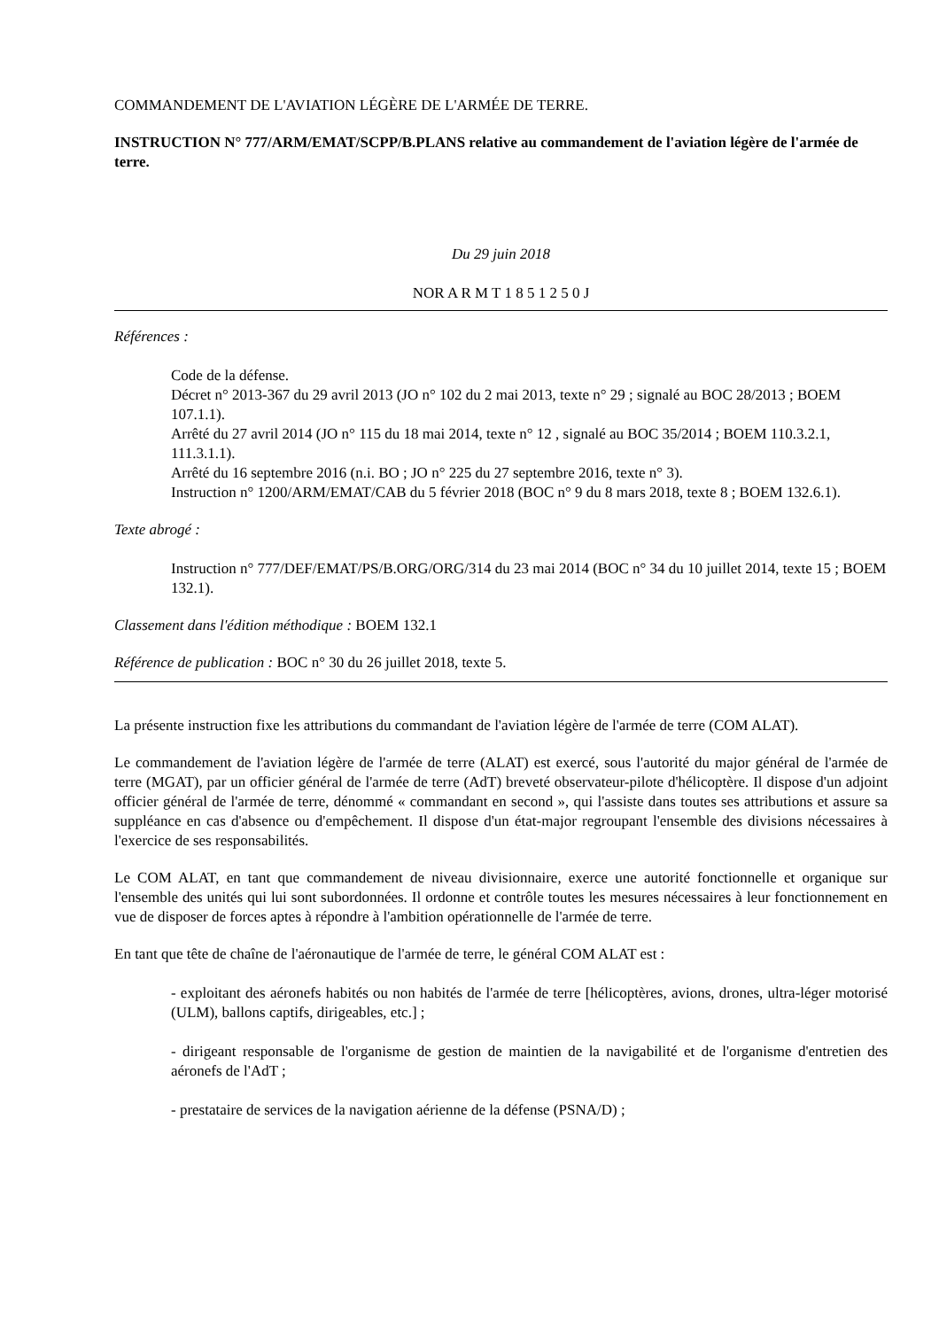COMMANDEMENT DE L'AVIATION LÉGÈRE DE L'ARMÉE DE TERRE.
INSTRUCTION N° 777/ARM/EMAT/SCPP/B.PLANS relative au commandement de l'aviation légère de l'armée de terre.
Du 29 juin 2018
NOR A R M T 1 8 5 1 2 5 0 J
Références :
Code de la défense.
Décret n° 2013-367 du 29 avril 2013 (JO n° 102 du 2 mai 2013, texte n° 29 ; signalé au BOC 28/2013 ; BOEM 107.1.1).
Arrêté du 27 avril 2014 (JO n° 115 du 18 mai 2014, texte n° 12 , signalé au BOC 35/2014 ; BOEM 110.3.2.1, 111.3.1.1).
Arrêté du 16 septembre 2016 (n.i. BO ; JO n° 225 du 27 septembre 2016, texte n° 3).
Instruction n° 1200/ARM/EMAT/CAB du 5 février 2018 (BOC n° 9 du 8 mars 2018, texte 8 ; BOEM 132.6.1).
Texte abrogé :
Instruction n° 777/DEF/EMAT/PS/B.ORG/ORG/314 du 23 mai 2014 (BOC n° 34 du 10 juillet 2014, texte 15 ; BOEM 132.1).
Classement dans l'édition méthodique : BOEM 132.1
Référence de publication : BOC n° 30 du 26 juillet 2018, texte 5.
La présente instruction fixe les attributions du commandant de l'aviation légère de l'armée de terre (COM ALAT).
Le commandement de l'aviation légère de l'armée de terre (ALAT) est exercé, sous l'autorité du major général de l'armée de terre (MGAT), par un officier général de l'armée de terre (AdT) breveté observateur-pilote d'hélicoptère. Il dispose d'un adjoint officier général de l'armée de terre, dénommé « commandant en second », qui l'assiste dans toutes ses attributions et assure sa suppléance en cas d'absence ou d'empêchement. Il dispose d'un état-major regroupant l'ensemble des divisions nécessaires à l'exercice de ses responsabilités.
Le COM ALAT, en tant que commandement de niveau divisionnaire, exerce une autorité fonctionnelle et organique sur l'ensemble des unités qui lui sont subordonnées. Il ordonne et contrôle toutes les mesures nécessaires à leur fonctionnement en vue de disposer de forces aptes à répondre à l'ambition opérationnelle de l'armée de terre.
En tant que tête de chaîne de l'aéronautique de l'armée de terre, le général COM ALAT est :
- exploitant des aéronefs habités ou non habités de l'armée de terre [hélicoptères, avions, drones, ultra-léger motorisé (ULM), ballons captifs, dirigeables, etc.] ;
- dirigeant responsable de l'organisme de gestion de maintien de la navigabilité et de l'organisme d'entretien des aéronefs de l'AdT ;
- prestataire de services de la navigation aérienne de la défense (PSNA/D) ;